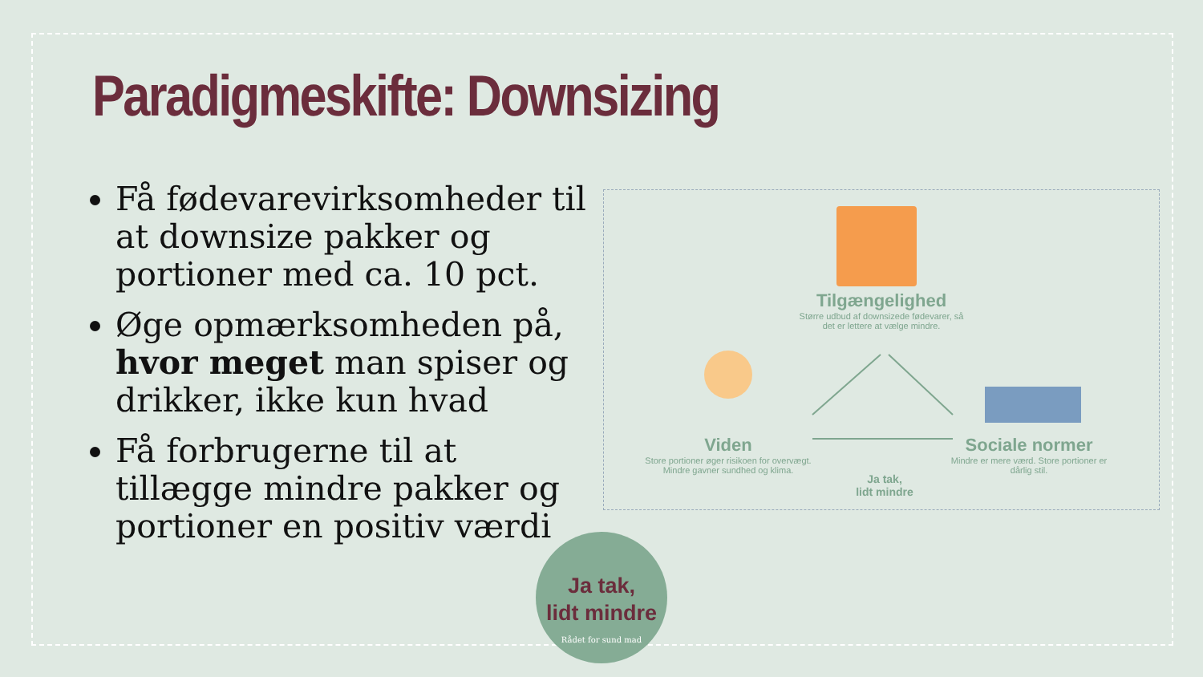Paradigmeskifte: Downsizing
Få fødevarevirksomheder til at downsize pakker og portioner med ca. 10 pct.
Øge opmærksomheden på, hvor meget man spiser og drikker, ikke kun hvad
Få forbrugerne til at tillægge mindre pakker og portioner en positiv værdi
Tilgængelighed
Større udbud af downsizede fødevarer, så det er lettere at vælge mindre.
Viden
Store portioner øger risikoen for overvægt. Mindre gavner sundhed og klima.
Sociale normer
Mindre er mere værd. Store portioner er dårlig stil.
Ja tak,
lidt mindre
Ja tak,
lidt mindre
Rådet for sund mad